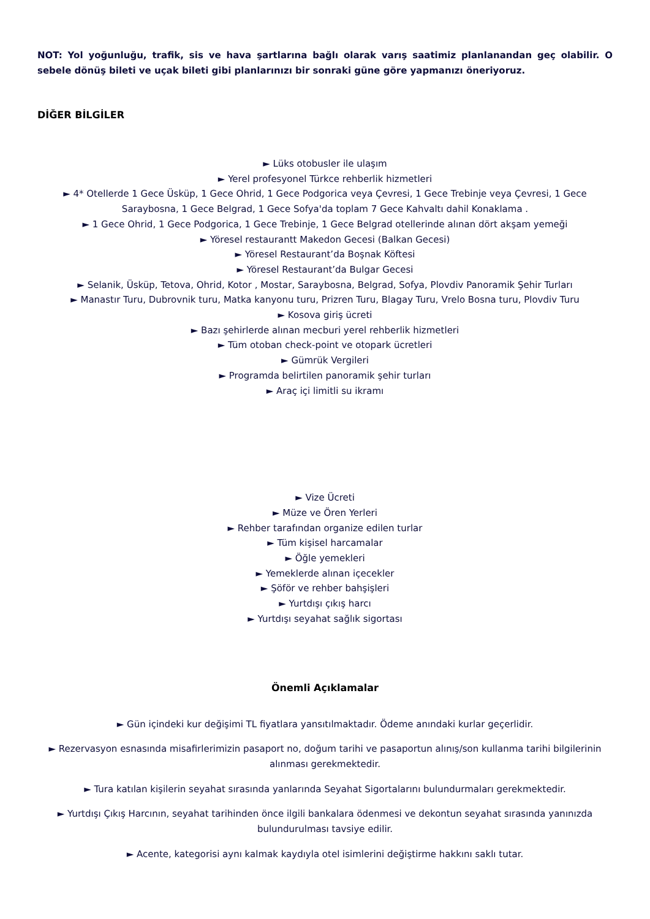NOT: Yol yoğunluğu, trafik, sis ve hava şartlarına bağlı olarak varış saatimiz planlanandan geç olabilir. O sebele dönüş bileti ve uçak bileti gibi planlarınızı bir sonraki güne göre yapmanızı öneriyoruz.
DİĞER BİLGİLER
► Lüks otobusler ile ulaşım
► Yerel profesyonel Türkce rehberlik hizmetleri
► 4* Otellerde 1 Gece Üsküp, 1 Gece Ohrid, 1 Gece Podgorica veya Çevresi, 1 Gece Trebinje veya Çevresi, 1 Gece Saraybosna, 1 Gece Belgrad, 1 Gece Sofya'da toplam 7 Gece Kahvaltı dahil Konaklama .
► 1 Gece Ohrid, 1 Gece Podgorica, 1 Gece Trebinje, 1 Gece Belgrad otellerinde alınan dört akşam yemeği
► Yöresel restaurantt Makedon Gecesi (Balkan Gecesi)
► Yöresel Restaurant’da Boşnak Köftesi
► Yöresel Restaurant’da Bulgar Gecesi
► Selanik, Üsküp, Tetova, Ohrid, Kotor , Mostar, Saraybosna, Belgrad, Sofya, Plovdiv Panoramik Şehir Turları
► Manastır Turu, Dubrovnik turu, Matka kanyonu turu, Prizren Turu, Blagay Turu, Vrelo Bosna turu, Plovdiv Turu
► Kosova giriş ücreti
► Bazı şehirlerde alınan mecburi yerel rehberlik hizmetleri
► Tüm otoban check-point ve otopark ücretleri
► Gümrük Vergileri
► Programda belirtilen panoramik şehir turları
► Araç içi limitli su ikramı
► Vize Ücreti
► Müze ve Ören Yerleri
► Rehber tarafından organize edilen turlar
► Tüm kişisel harcamalar
► Öğle yemekleri
► Yemeklerde alınan içecekler
► Şöför ve rehber bahşişleri
► Yurtdışı çıkış harcı
► Yurtdışı seyahat sağlık sigortası
Önemli Açıklamalar
► Gün içindeki kur değişimi TL fiyatlara yansıtılmaktadır. Ödeme anındaki kurlar geçerlidir.
► Rezervasyon esnasında misafirlerimizin pasaport no, doğum tarihi ve pasaportun alınış/son kullanma tarihi bilgilerinin alınması gerekmektedir.
► Tura katılan kişilerin seyahat sırasında yanlarında Seyahat Sigortalarını bulundurmaları gerekmektedir.
► Yurtdışı Çıkış Harcının, seyahat tarihinden önce ilgili bankalara ödenmesi ve dekontun seyahat sırasında yanınızda bulundurulması tavsiye edilir.
► Acente, kategorisi aynı kalmak kaydıyla otel isimlerini değiştirme hakkını saklı tutar.